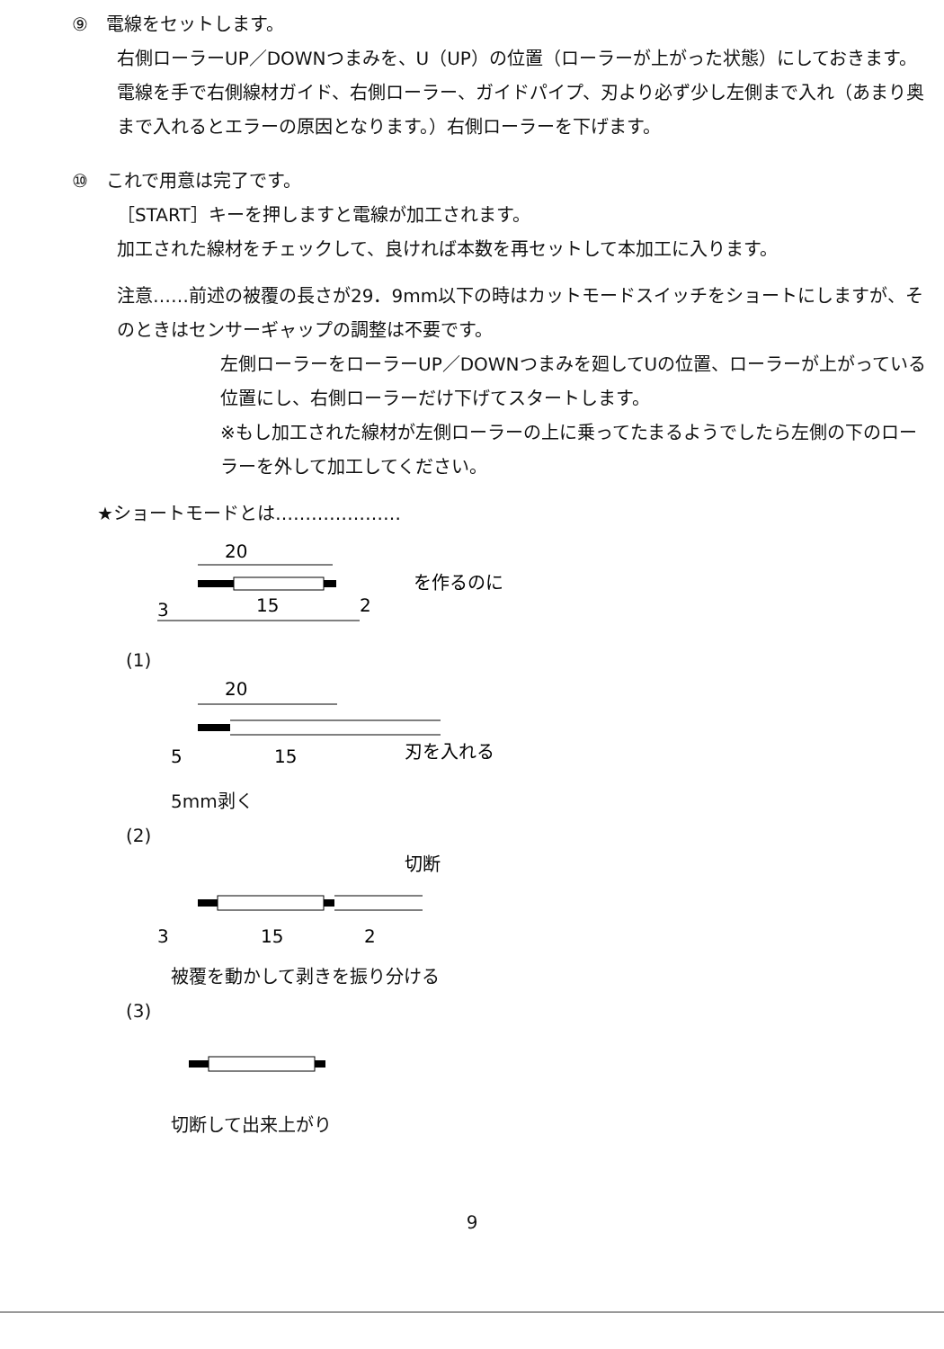⑨　電線をセットします。
右側ローラーUP／DOWNつまみを、U（UP）の位置（ローラーが上がった状態）にしておきます。
電線を手で右側線材ガイド、右側ローラー、ガイドパイプ、刃より必ず少し左側まで入れ（あまり奥まで入れるとエラーの原因となります。）右側ローラーを下げます。
⑩　これで用意は完了です。
［START］キーを押しますと電線が加工されます。
加工された線材をチェックして、良ければ本数を再セットして本加工に入ります。
注意……前述の被覆の長さが29．9mm以下の時はカットモードスイッチをショートにしますが、そのときはセンサーギャップの調整は不要です。
左側ローラーをローラーUP／DOWNつまみを廻してUの位置、ローラーが上がっている位置にし、右側ローラーだけ下げてスタートします。
※もし加工された線材が左側ローラーの上に乗ってたまるようでしたら左側の下のローラーを外して加工してください。
★ショートモードとは…………………
20
を作るのに
3
15
2
(1)
20
5
15
刃を入れる
5mm剥く
(2)
切断
3
15
2
被覆を動かして剥きを振り分ける
(3)
切断して出来上がり
9